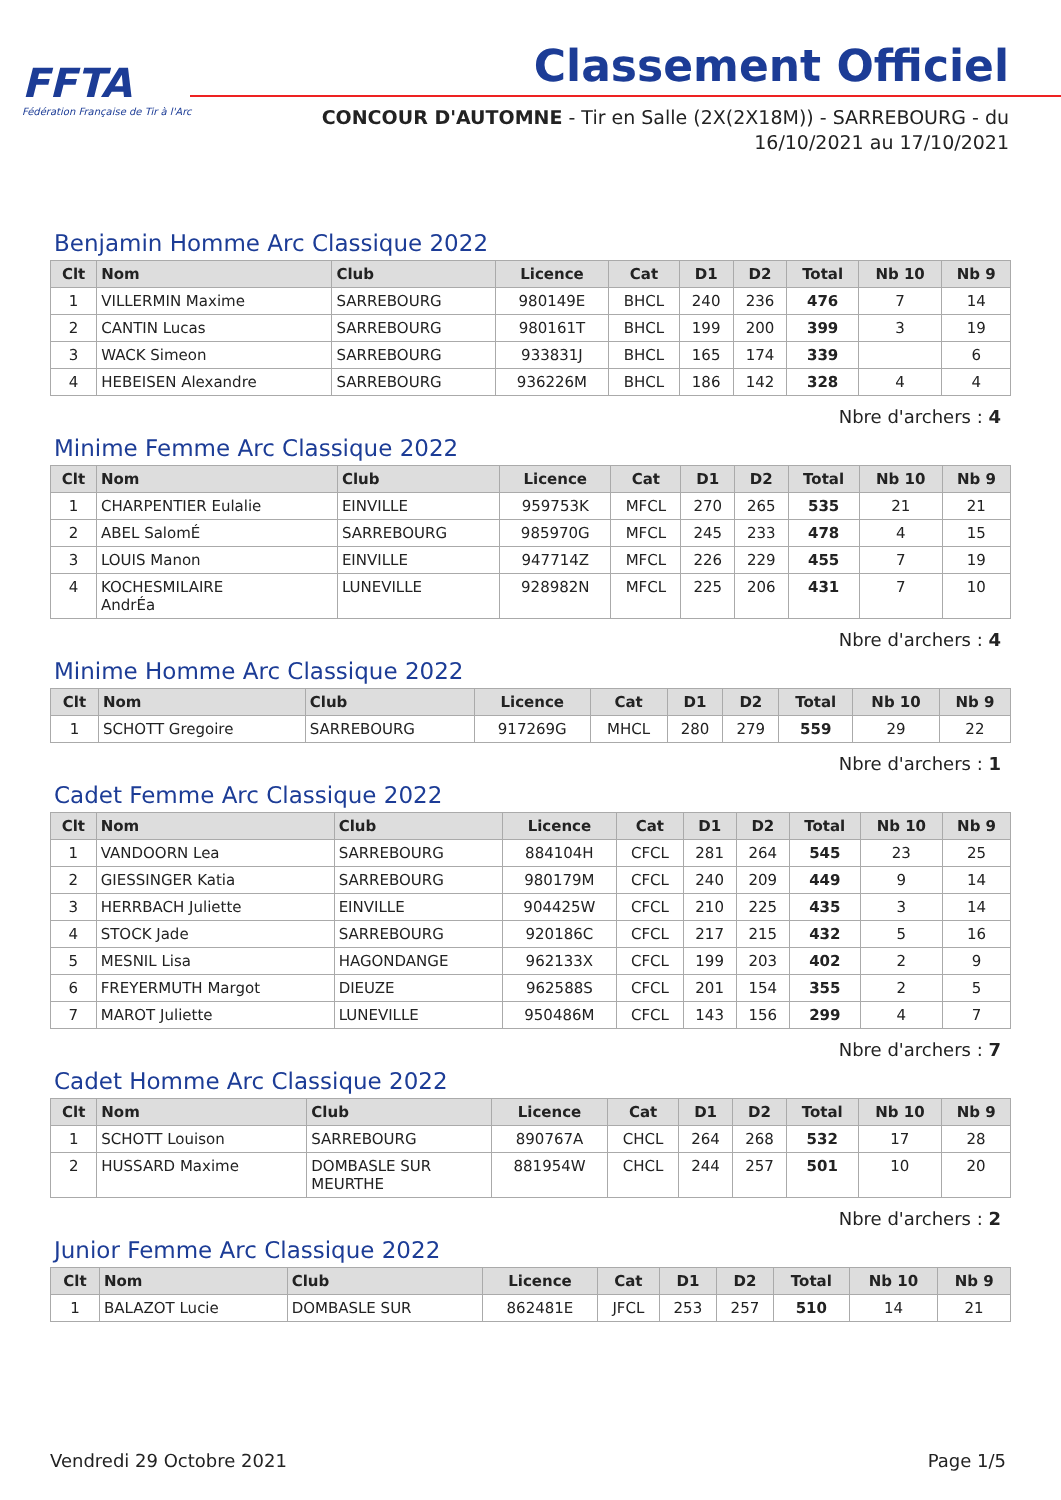FFTA
Fédération Française de Tir à l'Arc
Classement Officiel
CONCOUR D'AUTOMNE - Tir en Salle (2X(2X18M)) - SARREBOURG - du
16/10/2021 au 17/10/2021
Benjamin Homme Arc Classique 2022
| Clt | Nom | Club | Licence | Cat | D1 | D2 | Total | Nb 10 | Nb 9 |
| --- | --- | --- | --- | --- | --- | --- | --- | --- | --- |
| 1 | VILLERMIN Maxime | SARREBOURG | 980149E | BHCL | 240 | 236 | 476 | 7 | 14 |
| 2 | CANTIN Lucas | SARREBOURG | 980161T | BHCL | 199 | 200 | 399 | 3 | 19 |
| 3 | WACK Simeon | SARREBOURG | 933831J | BHCL | 165 | 174 | 339 | | 6 |
| 4 | HEBEISEN Alexandre | SARREBOURG | 936226M | BHCL | 186 | 142 | 328 | 4 | 4 |
Nbre d'archers : 4
Minime Femme Arc Classique 2022
| Clt | Nom | Club | Licence | Cat | D1 | D2 | Total | Nb 10 | Nb 9 |
| --- | --- | --- | --- | --- | --- | --- | --- | --- | --- |
| 1 | CHARPENTIER Eulalie | EINVILLE | 959753K | MFCL | 270 | 265 | 535 | 21 | 21 |
| 2 | ABEL SalomÉ | SARREBOURG | 985970G | MFCL | 245 | 233 | 478 | 4 | 15 |
| 3 | LOUIS Manon | EINVILLE | 947714Z | MFCL | 226 | 229 | 455 | 7 | 19 |
| 4 | KOCHESMILAIRE AndrÉa | LUNEVILLE | 928982N | MFCL | 225 | 206 | 431 | 7 | 10 |
Nbre d'archers : 4
Minime Homme Arc Classique 2022
| Clt | Nom | Club | Licence | Cat | D1 | D2 | Total | Nb 10 | Nb 9 |
| --- | --- | --- | --- | --- | --- | --- | --- | --- | --- |
| 1 | SCHOTT Gregoire | SARREBOURG | 917269G | MHCL | 280 | 279 | 559 | 29 | 22 |
Nbre d'archers : 1
Cadet Femme Arc Classique 2022
| Clt | Nom | Club | Licence | Cat | D1 | D2 | Total | Nb 10 | Nb 9 |
| --- | --- | --- | --- | --- | --- | --- | --- | --- | --- |
| 1 | VANDOORN Lea | SARREBOURG | 884104H | CFCL | 281 | 264 | 545 | 23 | 25 |
| 2 | GIESSINGER Katia | SARREBOURG | 980179M | CFCL | 240 | 209 | 449 | 9 | 14 |
| 3 | HERRBACH Juliette | EINVILLE | 904425W | CFCL | 210 | 225 | 435 | 3 | 14 |
| 4 | STOCK Jade | SARREBOURG | 920186C | CFCL | 217 | 215 | 432 | 5 | 16 |
| 5 | MESNIL Lisa | HAGONDANGE | 962133X | CFCL | 199 | 203 | 402 | 2 | 9 |
| 6 | FREYERMUTH Margot | DIEUZE | 962588S | CFCL | 201 | 154 | 355 | 2 | 5 |
| 7 | MAROT Juliette | LUNEVILLE | 950486M | CFCL | 143 | 156 | 299 | 4 | 7 |
Nbre d'archers : 7
Cadet Homme Arc Classique 2022
| Clt | Nom | Club | Licence | Cat | D1 | D2 | Total | Nb 10 | Nb 9 |
| --- | --- | --- | --- | --- | --- | --- | --- | --- | --- |
| 1 | SCHOTT Louison | SARREBOURG | 890767A | CHCL | 264 | 268 | 532 | 17 | 28 |
| 2 | HUSSARD Maxime | DOMBASLE SUR MEURTHE | 881954W | CHCL | 244 | 257 | 501 | 10 | 20 |
Nbre d'archers : 2
Junior Femme Arc Classique 2022
| Clt | Nom | Club | Licence | Cat | D1 | D2 | Total | Nb 10 | Nb 9 |
| --- | --- | --- | --- | --- | --- | --- | --- | --- | --- |
| 1 | BALAZOT Lucie | DOMBASLE SUR | 862481E | JFCL | 253 | 257 | 510 | 14 | 21 |
Vendredi 29 Octobre 2021 Page 1/5